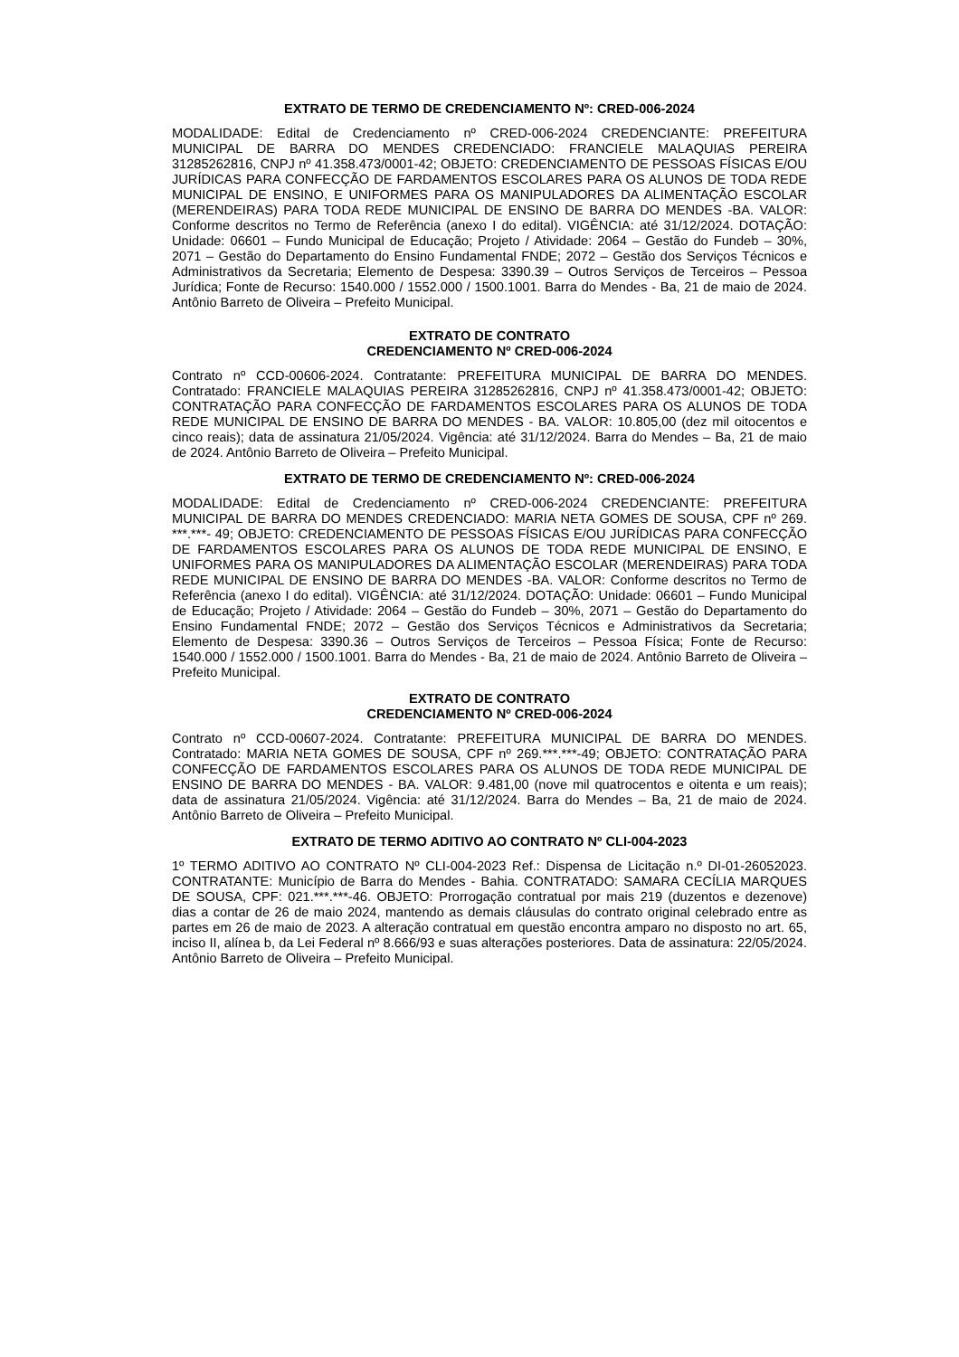EXTRATO DE TERMO DE CREDENCIAMENTO Nº: CRED-006-2024
MODALIDADE: Edital de Credenciamento nº CRED-006-2024 CREDENCIANTE: PREFEITURA MUNICIPAL DE BARRA DO MENDES CREDENCIADO: FRANCIELE MALAQUIAS PEREIRA 31285262816, CNPJ nº 41.358.473/0001-42; OBJETO: CREDENCIAMENTO DE PESSOAS FÍSICAS E/OU JURÍDICAS PARA CONFECÇÃO DE FARDAMENTOS ESCOLARES PARA OS ALUNOS DE TODA REDE MUNICIPAL DE ENSINO, E UNIFORMES PARA OS MANIPULADORES DA ALIMENTAÇÃO ESCOLAR (MERENDEIRAS) PARA TODA REDE MUNICIPAL DE ENSINO DE BARRA DO MENDES -BA. VALOR: Conforme descritos no Termo de Referência (anexo I do edital). VIGÊNCIA: até 31/12/2024. DOTAÇÃO: Unidade: 06601 – Fundo Municipal de Educação; Projeto / Atividade: 2064 – Gestão do Fundeb – 30%, 2071 – Gestão do Departamento do Ensino Fundamental FNDE; 2072 – Gestão dos Serviços Técnicos e Administrativos da Secretaria; Elemento de Despesa: 3390.39 – Outros Serviços de Terceiros – Pessoa Jurídica; Fonte de Recurso: 1540.000 / 1552.000 / 1500.1001. Barra do Mendes - Ba, 21 de maio de 2024. Antônio Barreto de Oliveira – Prefeito Municipal.
EXTRATO DE CONTRATO
CREDENCIAMENTO Nº CRED-006-2024
Contrato nº CCD-00606-2024. Contratante: PREFEITURA MUNICIPAL DE BARRA DO MENDES. Contratado: FRANCIELE MALAQUIAS PEREIRA 31285262816, CNPJ nº 41.358.473/0001-42; OBJETO: CONTRATAÇÃO PARA CONFECÇÃO DE FARDAMENTOS ESCOLARES PARA OS ALUNOS DE TODA REDE MUNICIPAL DE ENSINO DE BARRA DO MENDES - BA. VALOR: 10.805,00 (dez mil oitocentos e cinco reais); data de assinatura 21/05/2024. Vigência: até 31/12/2024. Barra do Mendes – Ba, 21 de maio de 2024. Antônio Barreto de Oliveira – Prefeito Municipal.
EXTRATO DE TERMO DE CREDENCIAMENTO Nº: CRED-006-2024
MODALIDADE: Edital de Credenciamento nº CRED-006-2024 CREDENCIANTE: PREFEITURA MUNICIPAL DE BARRA DO MENDES CREDENCIADO: MARIA NETA GOMES DE SOUSA, CPF nº 269. ***.***- 49; OBJETO: CREDENCIAMENTO DE PESSOAS FÍSICAS E/OU JURÍDICAS PARA CONFECÇÃO DE FARDAMENTOS ESCOLARES PARA OS ALUNOS DE TODA REDE MUNICIPAL DE ENSINO, E UNIFORMES PARA OS MANIPULADORES DA ALIMENTAÇÃO ESCOLAR (MERENDEIRAS) PARA TODA REDE MUNICIPAL DE ENSINO DE BARRA DO MENDES -BA. VALOR: Conforme descritos no Termo de Referência (anexo I do edital). VIGÊNCIA: até 31/12/2024. DOTAÇÃO: Unidade: 06601 – Fundo Municipal de Educação; Projeto / Atividade: 2064 – Gestão do Fundeb – 30%, 2071 – Gestão do Departamento do Ensino Fundamental FNDE; 2072 – Gestão dos Serviços Técnicos e Administrativos da Secretaria; Elemento de Despesa: 3390.36 – Outros Serviços de Terceiros – Pessoa Física; Fonte de Recurso: 1540.000 / 1552.000 / 1500.1001. Barra do Mendes - Ba, 21 de maio de 2024. Antônio Barreto de Oliveira – Prefeito Municipal.
EXTRATO DE CONTRATO
CREDENCIAMENTO Nº CRED-006-2024
Contrato nº CCD-00607-2024. Contratante: PREFEITURA MUNICIPAL DE BARRA DO MENDES. Contratado: MARIA NETA GOMES DE SOUSA, CPF nº 269.***.***-49; OBJETO: CONTRATAÇÃO PARA CONFECÇÃO DE FARDAMENTOS ESCOLARES PARA OS ALUNOS DE TODA REDE MUNICIPAL DE ENSINO DE BARRA DO MENDES - BA. VALOR: 9.481,00 (nove mil quatrocentos e oitenta e um reais); data de assinatura 21/05/2024. Vigência: até 31/12/2024. Barra do Mendes – Ba, 21 de maio de 2024. Antônio Barreto de Oliveira – Prefeito Municipal.
EXTRATO DE TERMO ADITIVO AO CONTRATO Nº CLI-004-2023
1º TERMO ADITIVO AO CONTRATO Nº CLI-004-2023 Ref.: Dispensa de Licitação n.º DI-01-26052023. CONTRATANTE: Município de Barra do Mendes - Bahia. CONTRATADO: SAMARA CECÍLIA MARQUES DE SOUSA, CPF: 021.***.***-46. OBJETO: Prorrogação contratual por mais 219 (duzentos e dezenove) dias a contar de 26 de maio 2024, mantendo as demais cláusulas do contrato original celebrado entre as partes em 26 de maio de 2023. A alteração contratual em questão encontra amparo no disposto no art. 65, inciso II, alínea b, da Lei Federal nº 8.666/93 e suas alterações posteriores. Data de assinatura: 22/05/2024. Antônio Barreto de Oliveira – Prefeito Municipal.